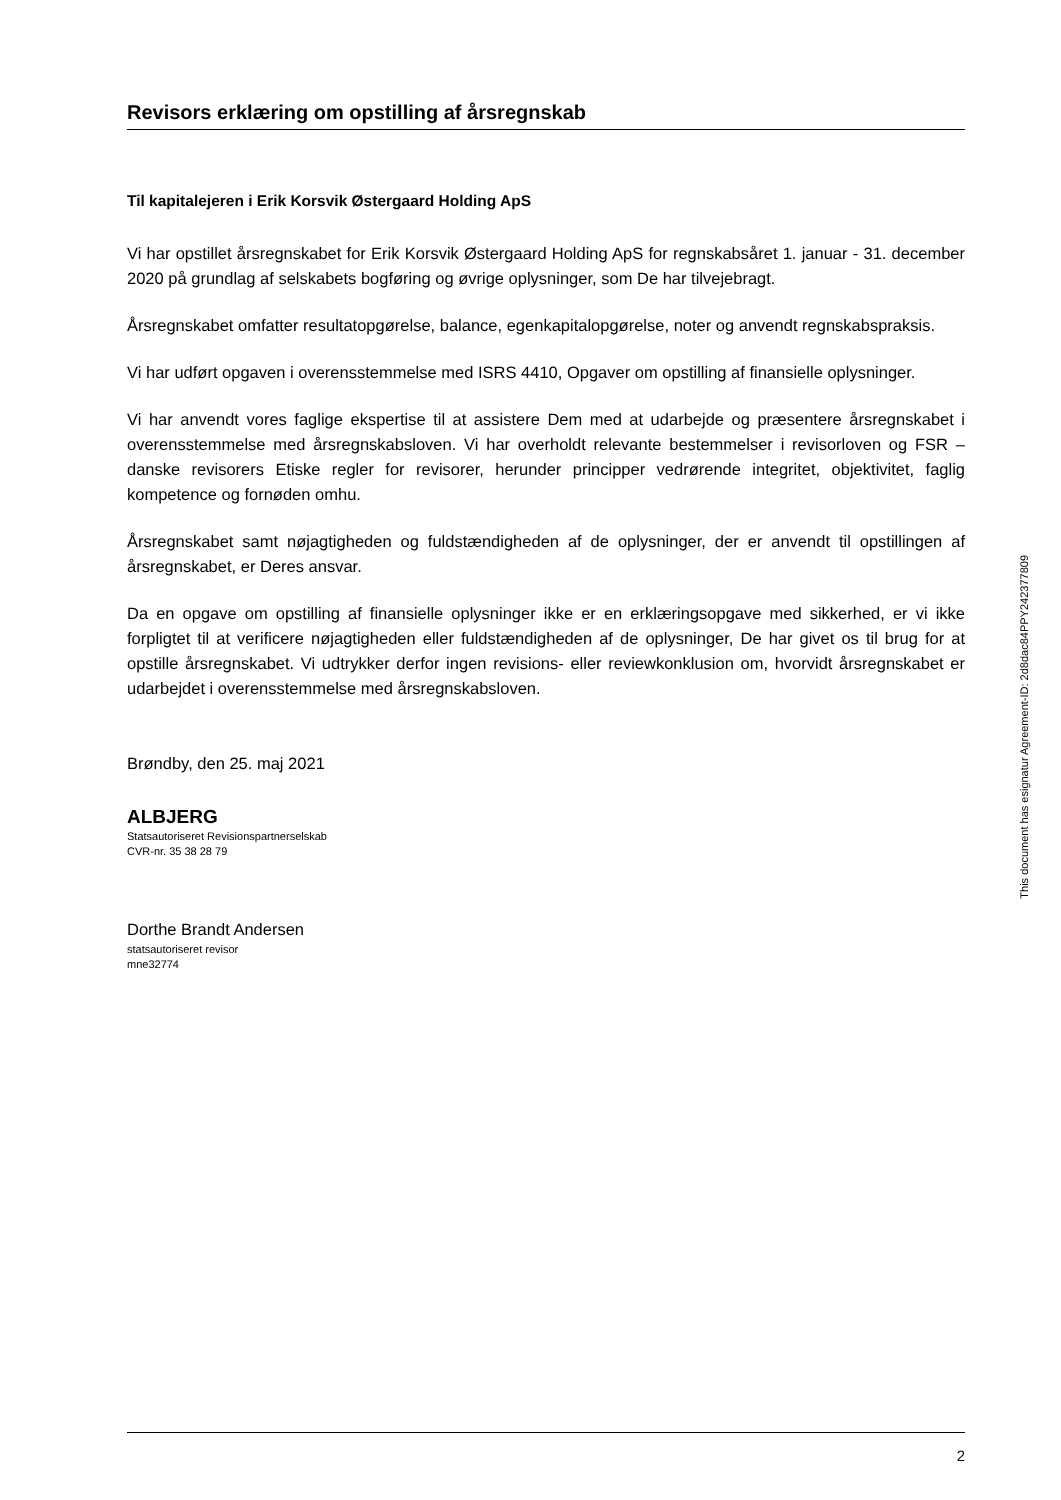Revisors erklæring om opstilling af årsregnskab
Til kapitalejeren i Erik Korsvik Østergaard Holding ApS
Vi har opstillet årsregnskabet for Erik Korsvik Østergaard Holding ApS for regnskabsåret 1. januar - 31. december 2020 på grundlag af selskabets bogføring og øvrige oplysninger, som De har tilvejebragt.
Årsregnskabet omfatter resultatopgørelse, balance, egenkapitalopgørelse, noter og anvendt regnskabs­praksis.
Vi har udført opgaven i overensstemmelse med ISRS 4410, Opgaver om opstilling af finansielle oplysnin­ger.
Vi har anvendt vores faglige ekspertise til at assistere Dem med at udarbejde og præsentere årsregnska­bet i overensstemmelse med årsregnskabsloven. Vi har overholdt relevante bestemmelser i revisorlo­ven og FSR – danske revisorers Etiske regler for revisorer, herunder principper vedrørende integritet, objektivitet, faglig kompetence og fornøden omhu.
Årsregnskabet samt nøjagtigheden og fuldstændigheden af de oplysninger, der er anvendt til opstillin­gen af årsregnskabet, er Deres ansvar.
Da en opgave om opstilling af finansielle oplysninger ikke er en erklæringsopgave med sikkerhed, er vi ikke forpligtet til at verificere nøjagtigheden eller fuldstændigheden af de oplysninger, De har givet os til brug for at opstille årsregnskabet. Vi udtrykker derfor ingen revisions- eller reviewkonklusion om, hvor­vidt årsregnskabet er udarbejdet i overensstemmelse med årsregnskabsloven.
Brøndby, den 25. maj 2021
ALBJERG
Statsautoriseret Revisionspartnerselskab
CVR-nr. 35 38 28 79
Dorthe Brandt Andersen
statsautoriseret revisor
mne32774
This document has esignatur Agreement-ID: 2d8dac84PPY242377809
2